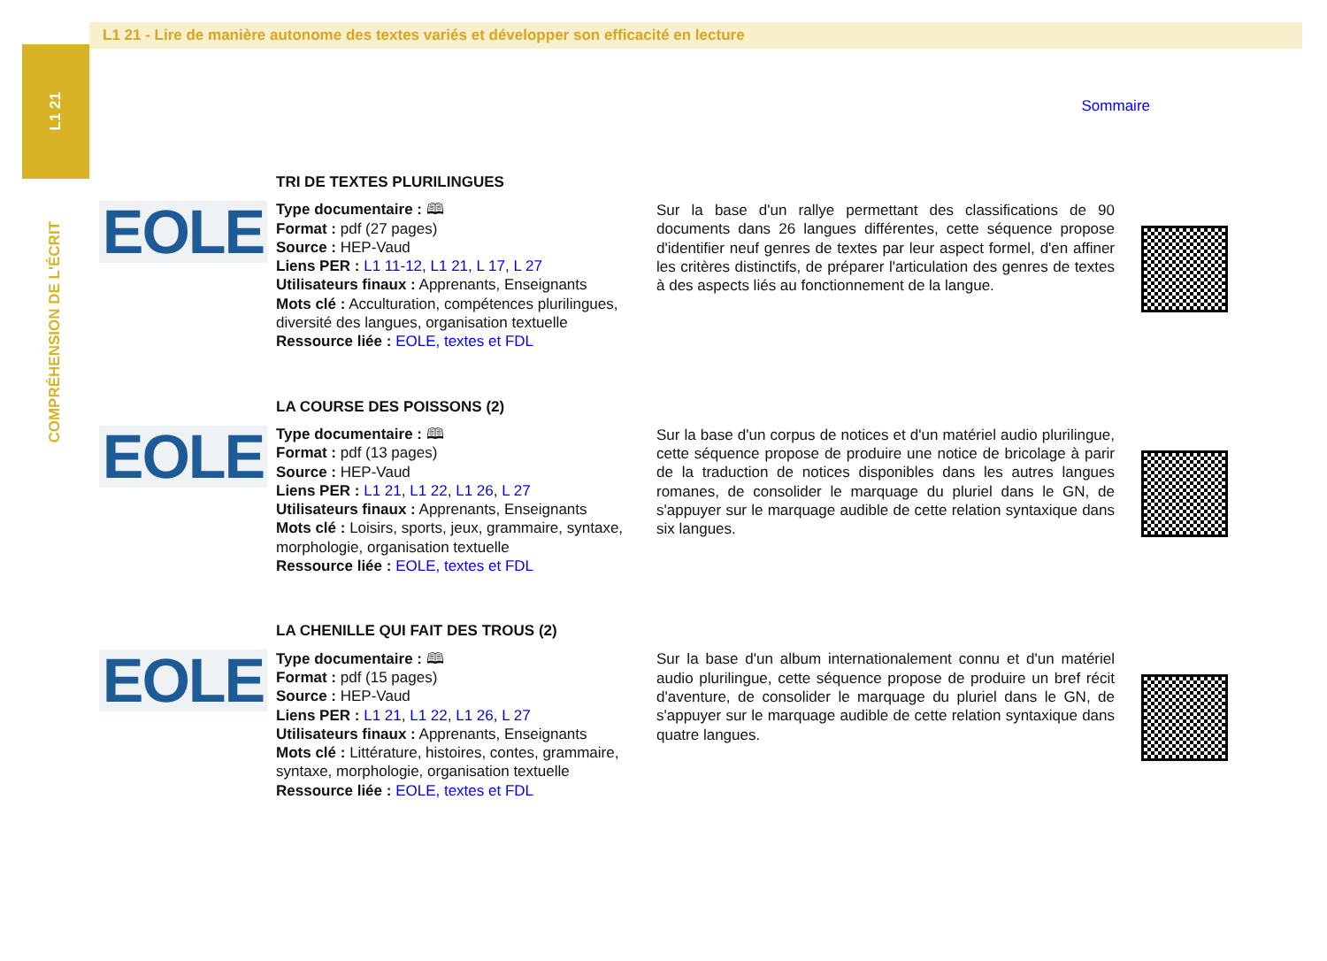L1 21
COMPRÉHENSION DE L'ÉCRIT
L1 21 - Lire de manière autonome des textes variés et développer son efficacité en lecture
Sommaire
EOLE
TRI DE TEXTES PLURILINGUES
Type documentaire : 🕮
Format : pdf (27 pages)
Source : HEP-Vaud
Liens PER : L1 11-12, L1 21, L 17, L 27
Utilisateurs finaux : Apprenants, Enseignants
Mots clé : Acculturation, compétences plurilingues, diversité des langues, organisation textuelle
Ressource liée : EOLE, textes et FDL
Sur la base d'un rallye permettant des classifications de 90 documents dans 26 langues différentes, cette séquence propose d'identifier neuf genres de textes par leur aspect formel, d'en affiner les critères distinctifs, de préparer l'articulation des genres de textes à des aspects liés au fonctionnement de la langue.
EOLE
LA COURSE DES POISSONS (2)
Type documentaire : 🕮
Format : pdf (13 pages)
Source : HEP-Vaud
Liens PER : L1 21, L1 22, L1 26, L 27
Utilisateurs finaux : Apprenants, Enseignants
Mots clé : Loisirs, sports, jeux, grammaire, syntaxe, morphologie, organisation textuelle
Ressource liée : EOLE, textes et FDL
Sur la base d'un corpus de notices et d'un matériel audio plurilingue, cette séquence propose de produire une notice de bricolage à parir de la traduction de notices disponibles dans les autres langues romanes, de consolider le marquage du pluriel dans le GN, de s'appuyer sur le marquage audible de cette relation syntaxique dans six langues.
EOLE
LA CHENILLE QUI FAIT DES TROUS (2)
Type documentaire : 🕮
Format : pdf (15 pages)
Source : HEP-Vaud
Liens PER : L1 21, L1 22, L1 26, L 27
Utilisateurs finaux : Apprenants, Enseignants
Mots clé : Littérature, histoires, contes, grammaire, syntaxe, morphologie, organisation textuelle
Ressource liée : EOLE, textes et FDL
Sur la base d'un album internationalement connu et d'un matériel audio plurilingue, cette séquence propose de produire un bref récit d'aventure, de consolider le marquage du pluriel dans le GN, de s'appuyer sur le marquage audible de cette relation syntaxique dans quatre langues.